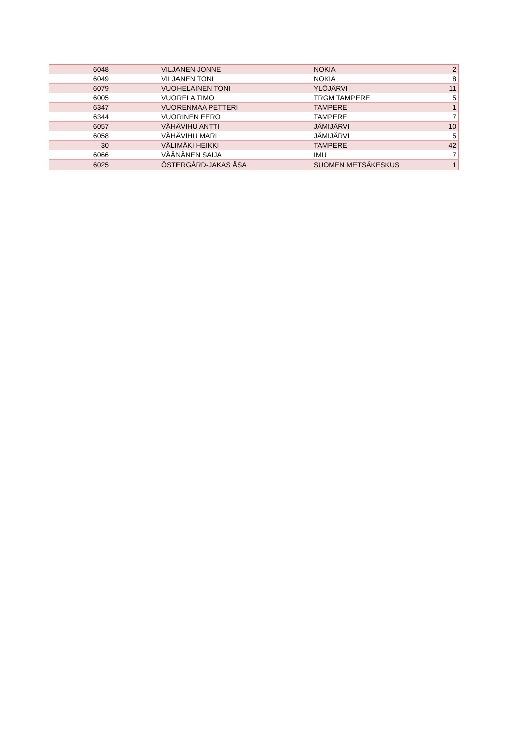| 6048 | VILJANEN JONNE | NOKIA | 2 |
| 6049 | VILJANEN TONI | NOKIA | 8 |
| 6079 | VUOHELAINEN TONI | YLÖJÄRVI | 11 |
| 6005 | VUORELA TIMO | TRGM TAMPERE | 5 |
| 6347 | VUORENMAA PETTERI | TAMPERE | 1 |
| 6344 | VUORINEN EERO | TAMPERE | 7 |
| 6057 | VÄHÄVIHU ANTTI | JÄMIJÄRVI | 10 |
| 6058 | VÄHÄVIHU MARI | JÄMIJÄRVI | 5 |
| 30 | VÄLIMÄKI HEIKKI | TAMPERE | 42 |
| 6066 | VÄÄNÄNEN SAIJA | IMU | 7 |
| 6025 | ÖSTERGÅRD-JAKAS ÅSA | SUOMEN METSÄKESKUS | 1 |